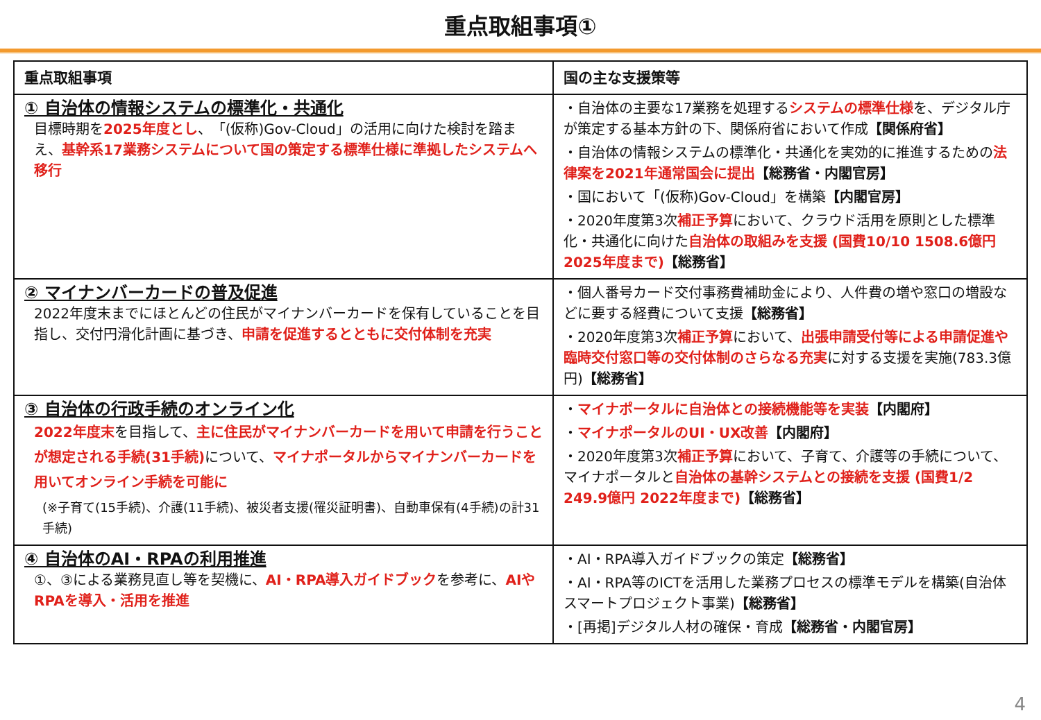重点取組事項①
| 重点取組事項 | 国の主な支援策等 |
| --- | --- |
| ① 自治体の情報システムの標準化・共通化 目標時期を 2025年度とし 、「(仮称)Gov-Cloud」の活用に向けた検討を踏まえ、 基幹系17業務システムについて国の策定する標準仕様に準拠したシステムへ移行 | ・自治体の主要な17業務を処理する システムの標準仕様 を、デジタル庁が策定する基本方針の下、関係府省において作成 【関係府省】 ・自治体の情報システムの標準化・共通化を実効的に推進するための 法律案を2021年通常国会に提出 【総務省・内閣官房】 ・国において「(仮称)Gov-Cloud」を構築 【内閣官房】 ・2020年度第3次 補正予算 において、クラウド活用を原則とした標準化・共通化に向けた 自治体の取組みを支援 (国費10/10 1508.6億円 2025年度まで) 【総務省】 |
| ② マイナンバーカードの普及促進 2022年度末までにほとんどの住民がマイナンバーカードを保有していることを目指し、交付円滑化計画に基づき、 申請を促進するとともに交付体制を充実 | ・個人番号カード交付事務費補助金により、人件費の増や窓口の増設などに要する経費について支援 【総務省】 ・2020年度第3次 補正予算 において、 出張申請受付等による申請促進や臨時交付窓口等の交付体制のさらなる充実 に対する支援を実施(783.3億円) 【総務省】 |
| ③ 自治体の行政手続のオンライン化 2022年度末 を目指して、 主に住民がマイナンバーカードを用いて申請を行うことが想定される手続(31手続) について、 マイナポータルからマイナンバーカードを用いてオンライン手続を可能に (※子育て(15手続)、介護(11手続)、被災者支援(罹災証明書)、自動車保有(4手続)の計31手続) | ・ マイナポータルに自治体との接続機能等を実装 【内閣府】 ・ マイナポータルのUI・UX改善 【内閣府】 ・2020年度第3次 補正予算 において、子育て、介護等の手続について、マイナポータルと 自治体の基幹システムとの接続を支援 (国費1/2 249.9億円 2022年度まで) 【総務省】 |
| ④ 自治体のAI・RPAの利用推進 ①、③による業務見直し等を契機に、 AI・RPA導入ガイドブック を参考に、 AIやRPAを導入・活用を推進 | ・AI・RPA導入ガイドブックの策定 【総務省】 ・AI・RPA等のICTを活用した業務プロセスの標準モデルを構築(自治体スマートプロジェクト事業) 【総務省】 ・[再掲]デジタル人材の確保・育成 【総務省・内閣官房】 |
4